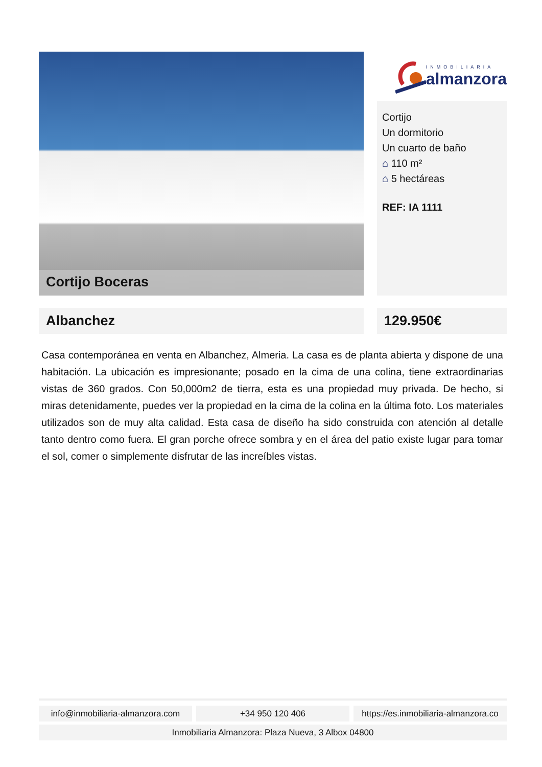Cortijo Boceras
INMOBILIARIA
almanzora
Cortijo
Un dormitorio
Un cuarto de baño
⌂ 110 m²
⌂ 5 hectáreas
REF: IA 1111
Albanchez 129.950€
Casa contemporánea en venta en Albanchez, Almeria. La casa es de planta abierta y dispone de una habitación. La ubicación es impresionante; posado en la cima de una colina, tiene extraordinarias vistas de 360 grados. Con 50,000m2 de tierra, esta es una propiedad muy privada. De hecho, si miras detenidamente, puedes ver la propiedad en la cima de la colina en la última foto. Los materiales utilizados son de muy alta calidad. Esta casa de diseño ha sido construida con atención al detalle tanto dentro como fuera. El gran porche ofrece sombra y en el área del patio existe lugar para tomar el sol, comer o simplemente disfrutar de las increíbles vistas.
info@inmobiliaria-almanzora.com
+34 950 120 406 https://es.inmobiliaria-almanzora.co
Inmobiliaria Almanzora: Plaza Nueva, 3 Albox 04800